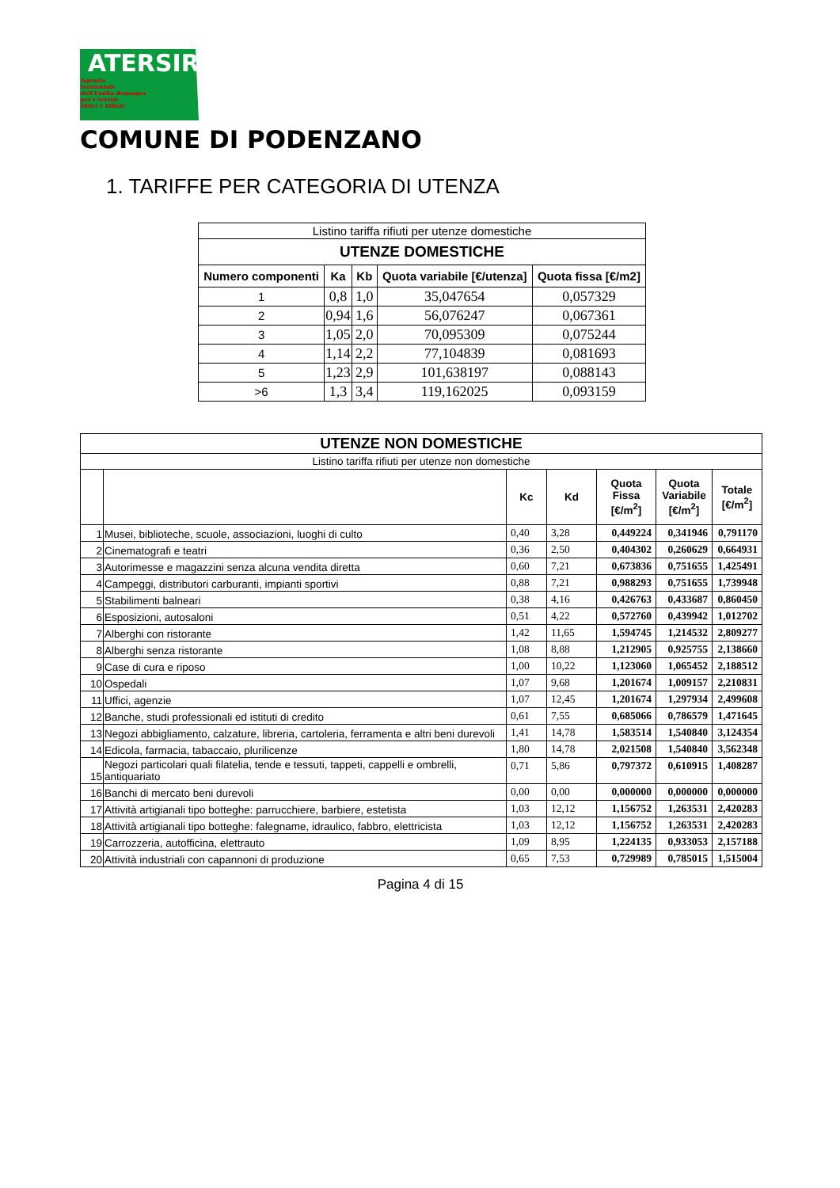ATERSIR
Agenzia
territoriale
dell'Emilia-Romagna
per i Servizi
Idrici e Rifiuti
COMUNE DI PODENZANO
1. TARIFFE PER CATEGORIA DI UTENZA
| Listino tariffa rifiuti per utenze domestiche | | | | |
| UTENZE DOMESTICHE | | | | |
| Numero componenti | Ka | Kb | Quota variabile [€/utenza] | Quota fissa [€/m2] |
| 1 | 0,8 | 1,0 | 35,047654 | 0,057329 |
| 2 | 0,94 | 1,6 | 56,076247 | 0,067361 |
| 3 | 1,05 | 2,0 | 70,095309 | 0,075244 |
| 4 | 1,14 | 2,2 | 77,104839 | 0,081693 |
| 5 | 1,23 | 2,9 | 101,638197 | 0,088143 |
| >6 | 1,3 | 3,4 | 119,162025 | 0,093159 |
| UTENZE NON DOMESTICHE | | | | | | |
| --- | --- | --- | --- | --- | --- | --- |
| Listino tariffa rifiuti per utenze non domestiche | | | | | | |
| | | Kc | Kd | Quota Fissa [€/m<sup>2</sup>] | Quota Variabile [€/m<sup>2</sup>] | Totale [€/m<sup>2</sup>] |
| 1 | Musei, biblioteche, scuole, associazioni, luoghi di culto | 0,40 | 3,28 | 0,449224 | 0,341946 | 0,791170 |
| 2 | Cinematografi e teatri | 0,36 | 2,50 | 0,404302 | 0,260629 | 0,664931 |
| 3 | Autorimesse e magazzini senza alcuna vendita diretta | 0,60 | 7,21 | 0,673836 | 0,751655 | 1,425491 |
| 4 | Campeggi, distributori carburanti, impianti sportivi | 0,88 | 7,21 | 0,988293 | 0,751655 | 1,739948 |
| 5 | Stabilimenti balneari | 0,38 | 4,16 | 0,426763 | 0,433687 | 0,860450 |
| 6 | Esposizioni, autosaloni | 0,51 | 4,22 | 0,572760 | 0,439942 | 1,012702 |
| 7 | Alberghi con ristorante | 1,42 | 11,65 | 1,594745 | 1,214532 | 2,809277 |
| 8 | Alberghi senza ristorante | 1,08 | 8,88 | 1,212905 | 0,925755 | 2,138660 |
| 9 | Case di cura e riposo | 1,00 | 10,22 | 1,123060 | 1,065452 | 2,188512 |
| 10 | Ospedali | 1,07 | 9,68 | 1,201674 | 1,009157 | 2,210831 |
| 11 | Uffici, agenzie | 1,07 | 12,45 | 1,201674 | 1,297934 | 2,499608 |
| 12 | Banche, studi professionali ed istituti di credito | 0,61 | 7,55 | 0,685066 | 0,786579 | 1,471645 |
| 13 | Negozi abbigliamento, calzature, libreria, cartoleria, ferramenta e altri beni durevoli | 1,41 | 14,78 | 1,583514 | 1,540840 | 3,124354 |
| 14 | Edicola, farmacia, tabaccaio, plurilicenze | 1,80 | 14,78 | 2,021508 | 1,540840 | 3,562348 |
| 15 | Negozi particolari quali filatelia, tende e tessuti, tappeti, cappelli e ombrelli, antiquariato | 0,71 | 5,86 | 0,797372 | 0,610915 | 1,408287 |
| 16 | Banchi di mercato beni durevoli | 0,00 | 0,00 | 0,000000 | 0,000000 | 0,000000 |
| 17 | Attività artigianali tipo botteghe: parrucchiere, barbiere, estetista | 1,03 | 12,12 | 1,156752 | 1,263531 | 2,420283 |
| 18 | Attività artigianali tipo botteghe: falegname, idraulico, fabbro, elettricista | 1,03 | 12,12 | 1,156752 | 1,263531 | 2,420283 |
| 19 | Carrozzeria, autofficina, elettrauto | 1,09 | 8,95 | 1,224135 | 0,933053 | 2,157188 |
| 20 | Attività industriali con capannoni di produzione | 0,65 | 7,53 | 0,729989 | 0,785015 | 1,515004 |
Pagina 4 di 15